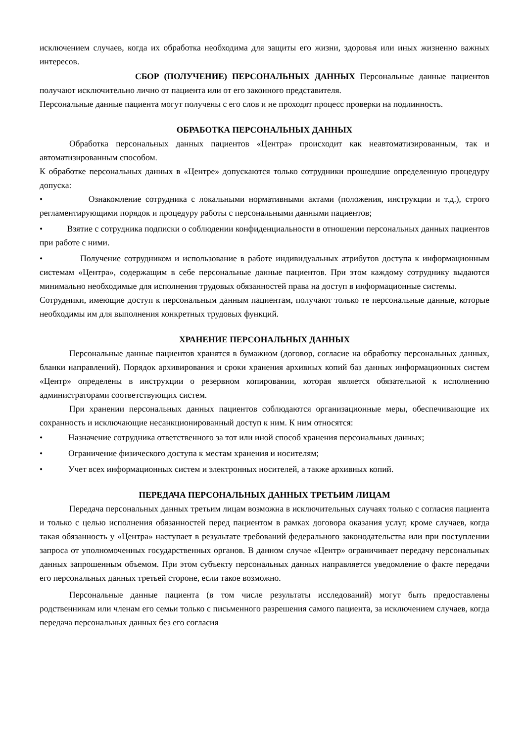исключением случаев, когда их обработка необходима для защиты его жизни, здоровья или иных жизненно важных интересов.
СБОР (ПОЛУЧЕНИЕ) ПЕРСОНАЛЬНЫХ ДАННЫХ Персональные данные пациентов получают исключительно лично от пациента или от его законного представителя.
Персональные данные пациента могут получены с его слов и не проходят процесс проверки на подлинность.
ОБРАБОТКА ПЕРСОНАЛЬНЫХ ДАННЫХ
Обработка персональных данных пациентов «Центра» происходит как неавтоматизированным, так и автоматизированным способом.
К обработке персональных данных в «Центре» допускаются только сотрудники прошедшие определенную процедуру допуска:
• Ознакомление сотрудника с локальными нормативными актами (положения, инструкции и т.д.), строго регламентирующими порядок и процедуру работы с персональными данными пациентов;
• Взятие с сотрудника подписки о соблюдении конфиденциальности в отношении персональных данных пациентов при работе с ними.
• Получение сотрудником и использование в работе индивидуальных атрибутов доступа к информационным системам «Центра», содержащим в себе персональные данные пациентов. При этом каждому сотруднику выдаются минимально необходимые для исполнения трудовых обязанностей права на доступ в информационные системы.
Сотрудники, имеющие доступ к персональным данным пациентам, получают только те персональные данные, которые необходимы им для выполнения конкретных трудовых функций.
ХРАНЕНИЕ ПЕРСОНАЛЬНЫХ ДАННЫХ
Персональные данные пациентов хранятся в бумажном (договор, согласие на обработку персональных данных, бланки направлений). Порядок архивирования и сроки хранения архивных копий баз данных информационных систем «Центр» определены в инструкции о резервном копировании, которая является обязательной к исполнению администраторами соответствующих систем.
При хранении персональных данных пациентов соблюдаются организационные меры, обеспечивающие их сохранность и исключающие несанкционированный доступ к ним. К ним относятся:
• Назначение сотрудника ответственного за тот или иной способ хранения персональных данных;
• Ограничение физического доступа к местам хранения и носителям;
• Учет всех информационных систем и электронных носителей, а также архивных копий.
ПЕРЕДАЧА ПЕРСОНАЛЬНЫХ ДАННЫХ ТРЕТЬИМ ЛИЦАМ
Передача персональных данных третьим лицам возможна в исключительных случаях только с согласия пациента и только с целью исполнения обязанностей перед пациентом в рамках договора оказания услуг, кроме случаев, когда такая обязанность у «Центра» наступает в результате требований федерального законодательства или при поступлении запроса от уполномоченных государственных органов. В данном случае «Центр» ограничивает передачу персональных данных запрошенным объемом. При этом субъекту персональных данных направляется уведомление о факте передачи его персональных данных третьей стороне, если такое возможно.
Персональные данные пациента (в том числе результаты исследований) могут быть предоставлены родственникам или членам его семьи только с письменного разрешения самого пациента, за исключением случаев, когда передача персональных данных без его согласия